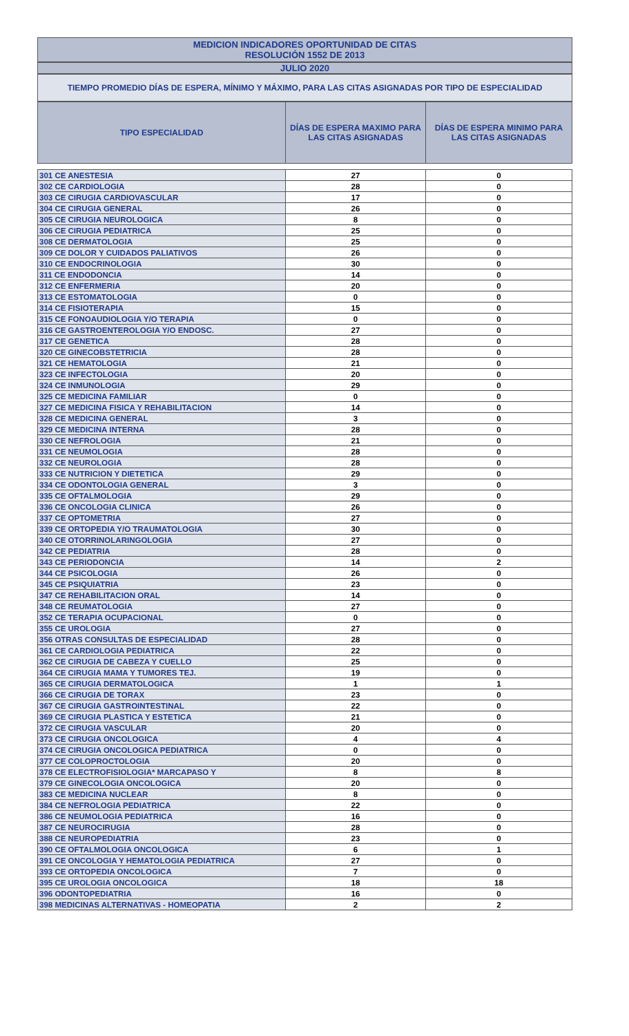MEDICION INDICADORES OPORTUNIDAD DE CITAS
RESOLUCIÓN 1552 DE 2013
JULIO 2020
TIEMPO PROMEDIO DÍAS DE ESPERA, MÍNIMO Y MÁXIMO, PARA LAS CITAS ASIGNADAS POR TIPO DE ESPECIALIDAD
| TIPO ESPECIALIDAD | DÍAS DE ESPERA MAXIMO PARA LAS CITAS ASIGNADAS | DÍAS DE ESPERA MINIMO PARA LAS CITAS ASIGNADAS |
| --- | --- | --- |
| 301 CE ANESTESIA | 27 | 0 |
| 302 CE CARDIOLOGIA | 28 | 0 |
| 303 CE CIRUGIA CARDIOVASCULAR | 17 | 0 |
| 304 CE CIRUGIA GENERAL | 26 | 0 |
| 305 CE CIRUGIA NEUROLOGICA | 8 | 0 |
| 306 CE CIRUGIA PEDIATRICA | 25 | 0 |
| 308 CE DERMATOLOGIA | 25 | 0 |
| 309 CE DOLOR Y CUIDADOS PALIATIVOS | 26 | 0 |
| 310 CE ENDOCRINOLOGIA | 30 | 0 |
| 311 CE ENDODONCIA | 14 | 0 |
| 312 CE ENFERMERIA | 20 | 0 |
| 313 CE ESTOMATOLOGIA | 0 | 0 |
| 314 CE FISIOTERAPIA | 15 | 0 |
| 315 CE FONOAUDIOLOGIA Y/O TERAPIA | 0 | 0 |
| 316 CE GASTROENTEROLOGIA Y/O ENDOSC. | 27 | 0 |
| 317 CE GENETICA | 28 | 0 |
| 320 CE GINECOBSTETRICIA | 28 | 0 |
| 321 CE HEMATOLOGIA | 21 | 0 |
| 323 CE INFECTOLOGIA | 20 | 0 |
| 324 CE INMUNOLOGIA | 29 | 0 |
| 325 CE MEDICINA FAMILIAR | 0 | 0 |
| 327 CE MEDICINA FISICA Y REHABILITACION | 14 | 0 |
| 328 CE MEDICINA GENERAL | 3 | 0 |
| 329 CE MEDICINA INTERNA | 28 | 0 |
| 330 CE NEFROLOGIA | 21 | 0 |
| 331 CE NEUMOLOGIA | 28 | 0 |
| 332 CE NEUROLOGIA | 28 | 0 |
| 333 CE NUTRICION Y DIETETICA | 29 | 0 |
| 334 CE ODONTOLOGIA GENERAL | 3 | 0 |
| 335 CE OFTALMOLOGIA | 29 | 0 |
| 336 CE ONCOLOGIA CLINICA | 26 | 0 |
| 337 CE OPTOMETRIA | 27 | 0 |
| 339 CE ORTOPEDIA Y/O TRAUMATOLOGIA | 30 | 0 |
| 340 CE OTORRINOLARINGOLOGIA | 27 | 0 |
| 342 CE PEDIATRIA | 28 | 0 |
| 343 CE PERIODONCIA | 14 | 2 |
| 344 CE PSICOLOGIA | 26 | 0 |
| 345 CE PSIQUIATRIA | 23 | 0 |
| 347 CE REHABILITACION ORAL | 14 | 0 |
| 348 CE REUMATOLOGIA | 27 | 0 |
| 352 CE TERAPIA OCUPACIONAL | 0 | 0 |
| 355 CE UROLOGIA | 27 | 0 |
| 356 OTRAS CONSULTAS DE ESPECIALIDAD | 28 | 0 |
| 361 CE CARDIOLOGIA PEDIATRICA | 22 | 0 |
| 362 CE CIRUGIA DE CABEZA Y CUELLO | 25 | 0 |
| 364 CE CIRUGIA MAMA Y TUMORES TEJ. | 19 | 0 |
| 365 CE CIRUGIA DERMATOLOGICA | 1 | 1 |
| 366 CE CIRUGIA DE TORAX | 23 | 0 |
| 367 CE CIRUGIA GASTROINTESTINAL | 22 | 0 |
| 369 CE CIRUGIA PLASTICA Y ESTETICA | 21 | 0 |
| 372 CE CIRUGIA VASCULAR | 20 | 0 |
| 373 CE CIRUGIA ONCOLOGICA | 4 | 4 |
| 374 CE CIRUGIA ONCOLOGICA PEDIATRICA | 0 | 0 |
| 377 CE COLOPROCTOLOGIA | 20 | 0 |
| 378 CE ELECTROFISIOLOGIA* MARCAPASO Y | 8 | 8 |
| 379 CE GINECOLOGIA ONCOLOGICA | 20 | 0 |
| 383 CE MEDICINA NUCLEAR | 8 | 0 |
| 384 CE NEFROLOGIA PEDIATRICA | 22 | 0 |
| 386 CE NEUMOLOGIA PEDIATRICA | 16 | 0 |
| 387 CE NEUROCIRUGIA | 28 | 0 |
| 388 CE NEUROPEDIATRIA | 23 | 0 |
| 390 CE OFTALMOLOGIA ONCOLOGICA | 6 | 1 |
| 391 CE ONCOLOGIA Y HEMATOLOGIA PEDIATRICA | 27 | 0 |
| 393 CE ORTOPEDIA ONCOLOGICA | 7 | 0 |
| 395 CE UROLOGIA ONCOLOGICA | 18 | 18 |
| 396 ODONTOPEDIATRIA | 16 | 0 |
| 398 MEDICINAS ALTERNATIVAS - HOMEOPATIA | 2 | 2 |